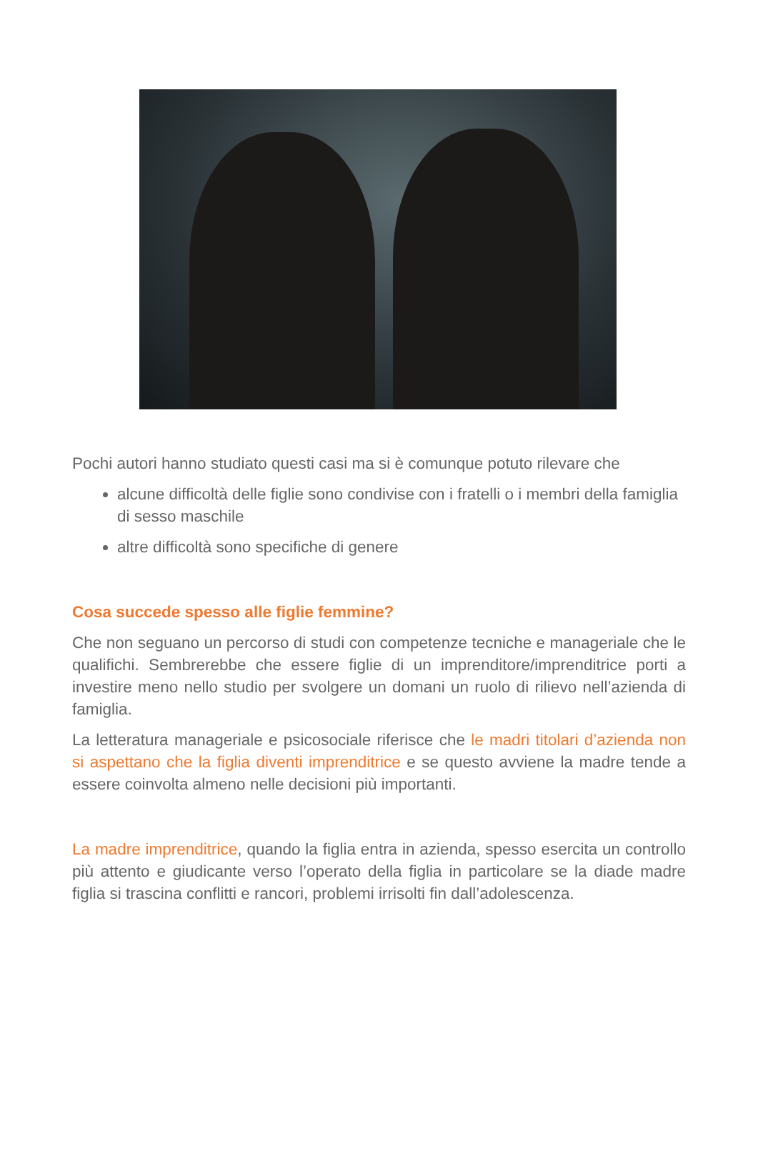Pochi autori hanno studiato questi casi ma si è comunque potuto rilevare che
alcune difficoltà delle figlie sono condivise con i fratelli o i membri della famiglia di sesso maschile
altre difficoltà sono specifiche di genere
Cosa succede spesso alle figlie femmine?
Che non seguano un percorso di studi con competenze tecniche e manageriale che le qualifichi. Sembrerebbe che essere figlie di un imprenditore/imprenditrice porti a investire meno nello studio per svolgere un domani un ruolo di rilievo nell’azienda di famiglia.
La letteratura manageriale e psicosociale riferisce che le madri titolari d’azienda non si aspettano che la figlia diventi imprenditrice e se questo avviene la madre tende a essere coinvolta almeno nelle decisioni più importanti.
La madre imprenditrice, quando la figlia entra in azienda, spesso esercita un controllo più attento e giudicante verso l’operato della figlia in particolare se la diade madre figlia si trascina conflitti e rancori, problemi irrisolti fin dall’adolescenza.